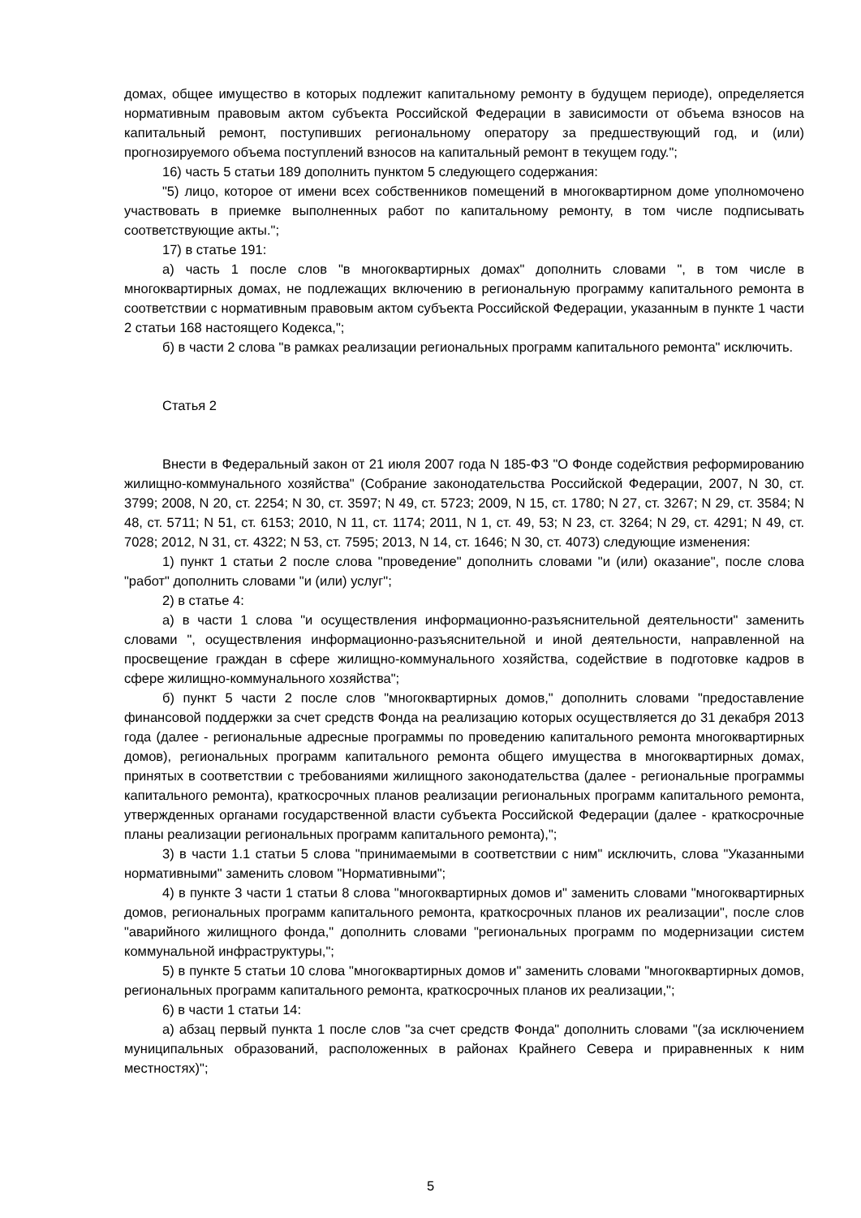домах, общее имущество в которых подлежит капитальному ремонту в будущем периоде), определяется нормативным правовым актом субъекта Российской Федерации в зависимости от объема взносов на капитальный ремонт, поступивших региональному оператору за предшествующий год, и (или) прогнозируемого объема поступлений взносов на капитальный ремонт в текущем году.";
16) часть 5 статьи 189 дополнить пунктом 5 следующего содержания:
"5) лицо, которое от имени всех собственников помещений в многоквартирном доме уполномочено участвовать в приемке выполненных работ по капитальному ремонту, в том числе подписывать соответствующие акты.";
17) в статье 191:
а) часть 1 после слов "в многоквартирных домах" дополнить словами ", в том числе в многоквартирных домах, не подлежащих включению в региональную программу капитального ремонта в соответствии с нормативным правовым актом субъекта Российской Федерации, указанным в пункте 1 части 2 статьи 168 настоящего Кодекса,";
б) в части 2 слова "в рамках реализации региональных программ капитального ремонта" исключить.
Статья 2
Внести в Федеральный закон от 21 июля 2007 года N 185-ФЗ "О Фонде содействия реформированию жилищно-коммунального хозяйства" (Собрание законодательства Российской Федерации, 2007, N 30, ст. 3799; 2008, N 20, ст. 2254; N 30, ст. 3597; N 49, ст. 5723; 2009, N 15, ст. 1780; N 27, ст. 3267; N 29, ст. 3584; N 48, ст. 5711; N 51, ст. 6153; 2010, N 11, ст. 1174; 2011, N 1, ст. 49, 53; N 23, ст. 3264; N 29, ст. 4291; N 49, ст. 7028; 2012, N 31, ст. 4322; N 53, ст. 7595; 2013, N 14, ст. 1646; N 30, ст. 4073) следующие изменения:
1) пункт 1 статьи 2 после слова "проведение" дополнить словами "и (или) оказание", после слова "работ" дополнить словами "и (или) услуг";
2) в статье 4:
а) в части 1 слова "и осуществления информационно-разъяснительной деятельности" заменить словами ", осуществления информационно-разъяснительной и иной деятельности, направленной на просвещение граждан в сфере жилищно-коммунального хозяйства, содействие в подготовке кадров в сфере жилищно-коммунального хозяйства";
б) пункт 5 части 2 после слов "многоквартирных домов," дополнить словами "предоставление финансовой поддержки за счет средств Фонда на реализацию которых осуществляется до 31 декабря 2013 года (далее - региональные адресные программы по проведению капитального ремонта многоквартирных домов), региональных программ капитального ремонта общего имущества в многоквартирных домах, принятых в соответствии с требованиями жилищного законодательства (далее - региональные программы капитального ремонта), краткосрочных планов реализации региональных программ капитального ремонта, утвержденных органами государственной власти субъекта Российской Федерации (далее - краткосрочные планы реализации региональных программ капитального ремонта),";
3) в части 1.1 статьи 5 слова "принимаемыми в соответствии с ним" исключить, слова "Указанными нормативными" заменить словом "Нормативными";
4) в пункте 3 части 1 статьи 8 слова "многоквартирных домов и" заменить словами "многоквартирных домов, региональных программ капитального ремонта, краткосрочных планов их реализации", после слов "аварийного жилищного фонда," дополнить словами "региональных программ по модернизации систем коммунальной инфраструктуры,";
5) в пункте 5 статьи 10 слова "многоквартирных домов и" заменить словами "многоквартирных домов, региональных программ капитального ремонта, краткосрочных планов их реализации,";
6) в части 1 статьи 14:
а) абзац первый пункта 1 после слов "за счет средств Фонда" дополнить словами "(за исключением муниципальных образований, расположенных в районах Крайнего Севера и приравненных к ним местностях)";
5